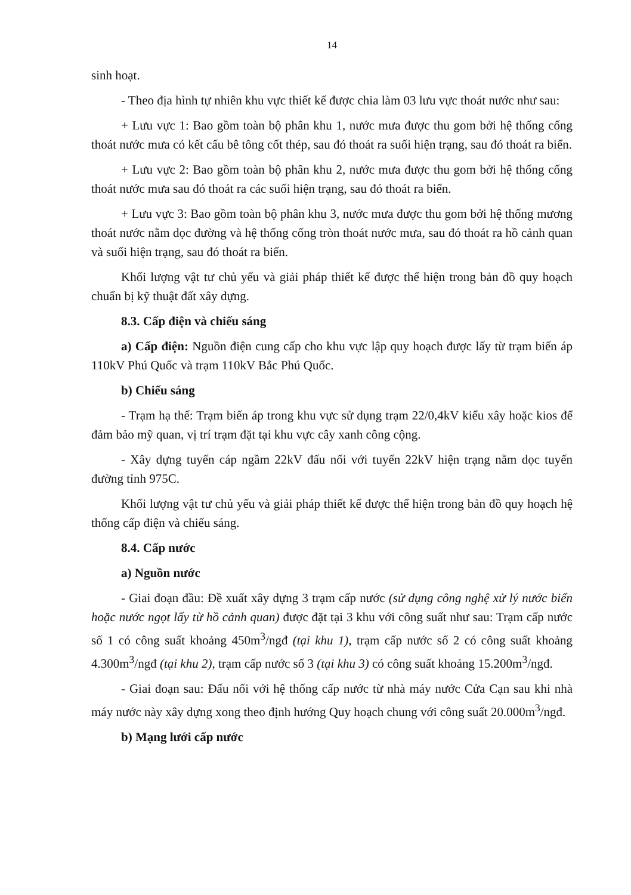14
sinh hoạt.
- Theo địa hình tự nhiên khu vực thiết kế được chia làm 03 lưu vực thoát nước như sau:
+ Lưu vực 1: Bao gồm toàn bộ phân khu 1, nước mưa được thu gom bởi hệ thống cống thoát nước mưa có kết cấu bê tông cốt thép, sau đó thoát ra suối hiện trạng, sau đó thoát ra biển.
+ Lưu vực 2: Bao gồm toàn bộ phân khu 2, nước mưa được thu gom bởi hệ thống cống thoát nước mưa sau đó thoát ra các suối hiện trạng, sau đó thoát ra biển.
+ Lưu vực 3: Bao gồm toàn bộ phân khu 3, nước mưa được thu gom bởi hệ thống mương thoát nước nằm dọc đường và hệ thống cống tròn thoát nước mưa, sau đó thoát ra hồ cảnh quan và suối hiện trạng, sau đó thoát ra biển.
Khối lượng vật tư chủ yếu và giải pháp thiết kế được thể hiện trong bản đồ quy hoạch chuẩn bị kỹ thuật đất xây dựng.
8.3. Cấp điện và chiếu sáng
a) Cấp điện: Nguồn điện cung cấp cho khu vực lập quy hoạch được lấy từ trạm biến áp 110kV Phú Quốc và trạm 110kV Bắc Phú Quốc.
b) Chiếu sáng
- Trạm hạ thế: Trạm biến áp trong khu vực sử dụng trạm 22/0,4kV kiểu xây hoặc kios để đảm bảo mỹ quan, vị trí trạm đặt tại khu vực cây xanh công cộng.
- Xây dựng tuyến cáp ngầm 22kV đấu nối với tuyến 22kV hiện trạng nằm dọc tuyến đường tỉnh 975C.
Khối lượng vật tư chủ yếu và giải pháp thiết kế được thể hiện trong bản đồ quy hoạch hệ thống cấp điện và chiếu sáng.
8.4. Cấp nước
a) Nguồn nước
- Giai đoạn đầu: Đề xuất xây dựng 3 trạm cấp nước (sử dụng công nghệ xử lý nước biển hoặc nước ngọt lấy từ hồ cảnh quan) được đặt tại 3 khu với công suất như sau: Trạm cấp nước số 1 có công suất khoảng 450m<sup>3</sup>/ngđ (tại khu 1), trạm cấp nước số 2 có công suất khoảng 4.300m<sup>3</sup>/ngđ (tại khu 2), trạm cấp nước số 3 (tại khu 3) có công suất khoảng 15.200m<sup>3</sup>/ngđ.
- Giai đoạn sau: Đấu nối với hệ thống cấp nước từ nhà máy nước Cửa Cạn sau khi nhà máy nước này xây dựng xong theo định hướng Quy hoạch chung với công suất 20.000m<sup>3</sup>/ngđ.
b) Mạng lưới cấp nước